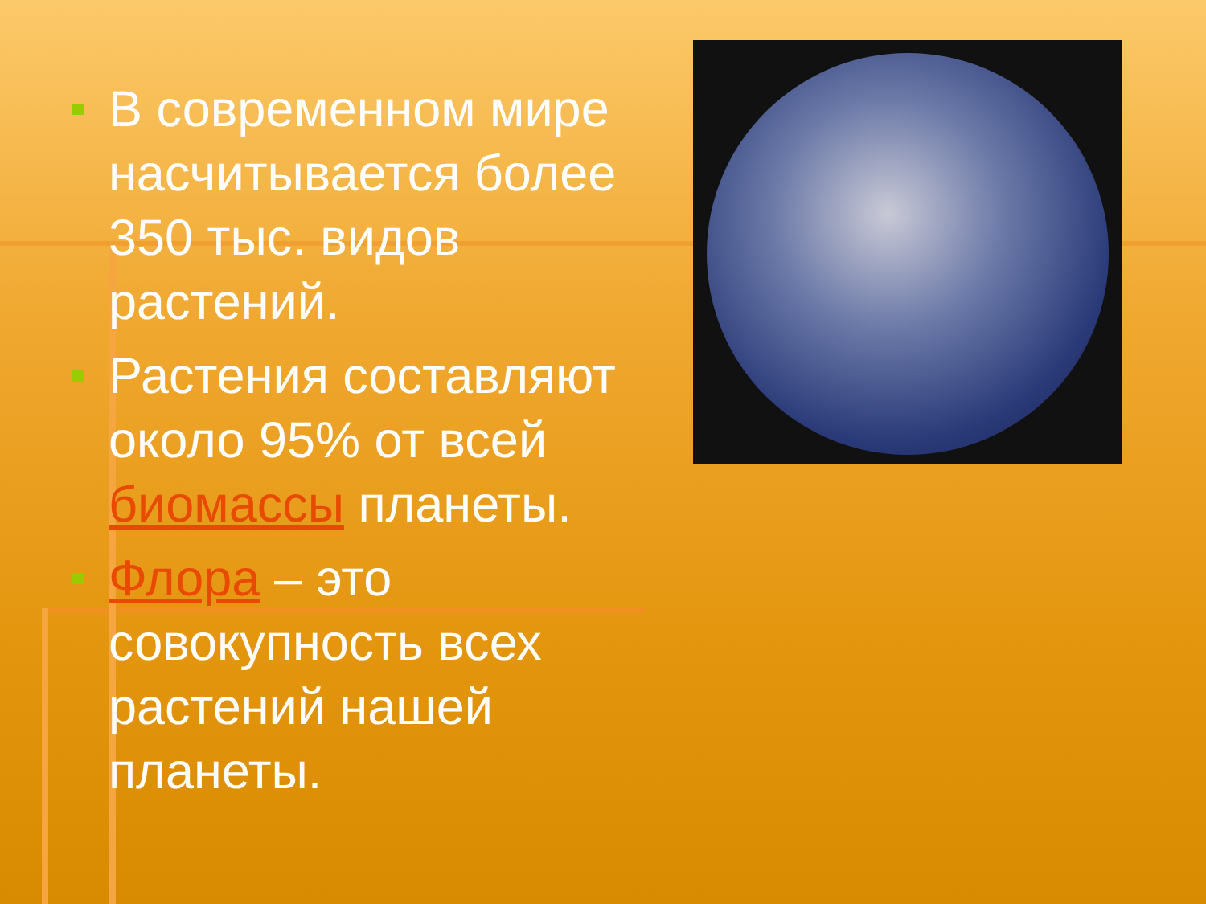В современном мире насчитывается более 350 тыс. видов растений.
Растения составляют около 95% от всей биомассы планеты.
Флора – это совокупность всех растений нашей планеты.